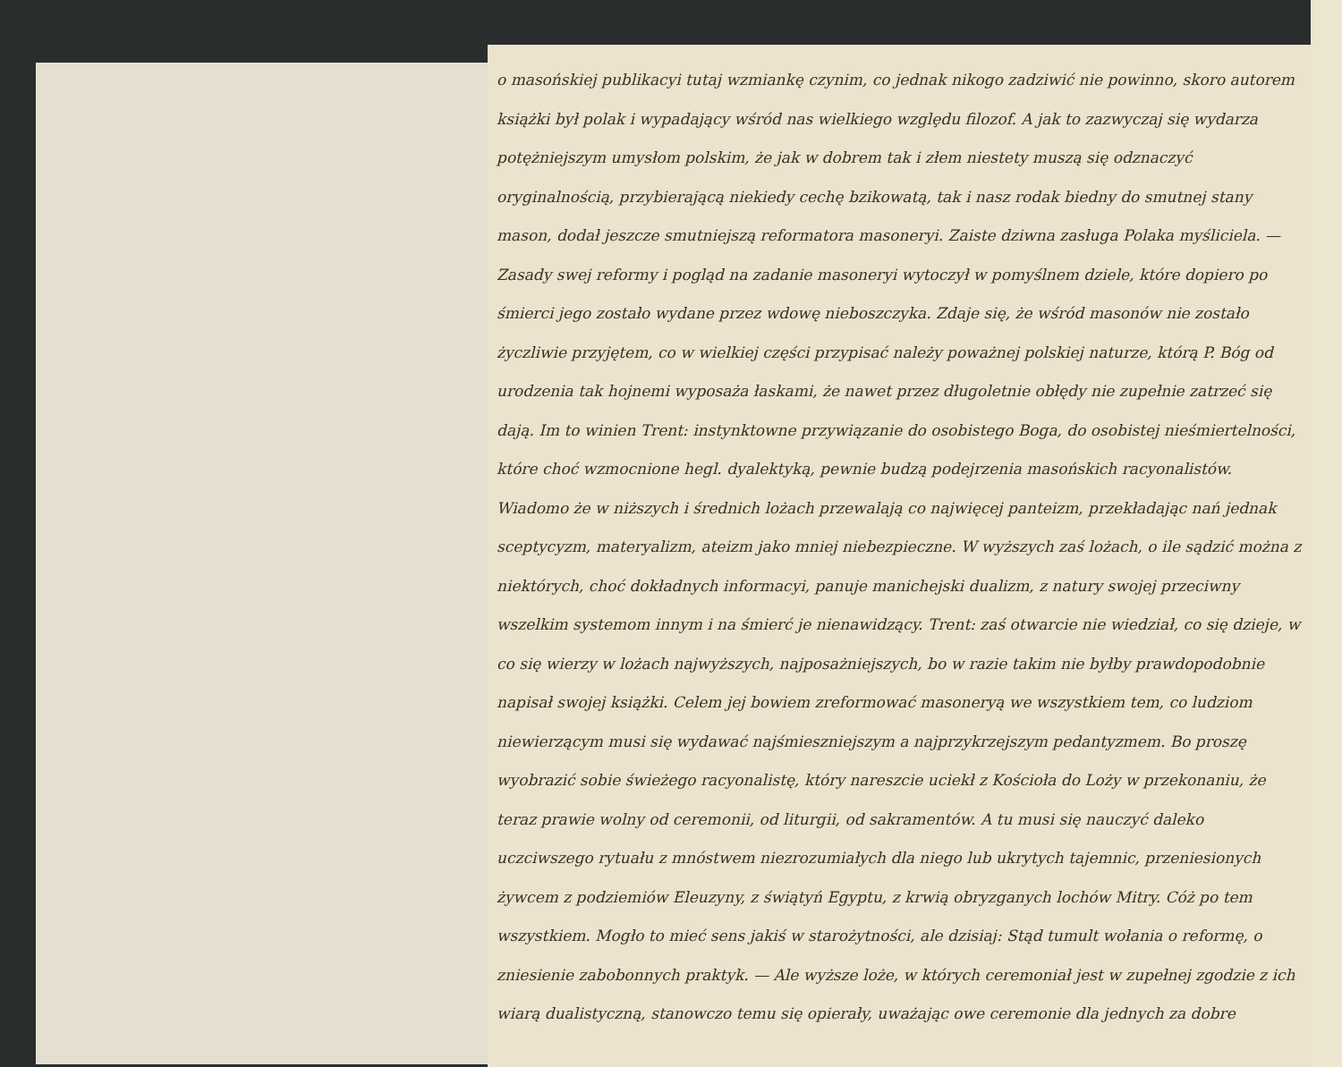o masońskiej publikacyi tutaj wzmiankę czynim, co jednak nikogo zadziwić nie powinno, skoro autorem książki był polak i wypadający wśród nas wielkiego wzglȩdu filozof. A jak to zazwyczaj się wydarza potężniejszym umysłom polskim, że jak w dobrem tak i złem niestety muszą się odznaczyć oryginalnością, przybierającą niekiedy cechę bzikowatą, tak i nasz rodak biedny do smutnej stany mason, dodał jeszcze smutniejszą reformatora masoneryi. Zaiste dziwna zasługa Polaka myśliciela. —
Zasady swej reformy i pogląd na zadanie masoneryi wytoczył w pomyślnem dziele, które dopiero po śmierci jego zostało wydane przez wdowę nieboszczyka. Zdaje się, że wśród masonów nie zostało życzliwie przyjętem, co w wielkiej części przypisać należy poważnej polskiej naturze, którą P. Bóg od urodzenia tak hojnemi wyposaża łaskami, że nawet przez długoletnie obłędy nie zupełnie zatrzeć się dają. Im to winien Trent: instynktowne przywiązanie do osobistego Boga, do osobistej nieśmiertelności, które choć wzmocnione hegl. dyalektyką, pewnie budzą podejrzenia masońskich racyonalistów. Wiadomo że w niższych i średnich lożach przewalają co najwięcej panteizm, przekładając nań jednak sceptycyzm, materyalizm, ateizm jako mniej niebezpieczne. W wyższych zaś lożach, o ile sądzić można z niektórych, choć dokładnych informacyi, panuje manichejski dualizm, z natury swojej przeciwny wszelkim systemom innym i na śmierć je nienawidzący. Trent: zaś otwarcie nie wiedział, co się dzieje, w co się wierzy w lożach najwyższych, najposażniejszych, bo w razie takim nie byłby prawdopodobnie napisał swojej książki. Celem jej bowiem zreformować masoneryą we wszystkiem tem, co ludziom niewierzącym musi się wydawać najśmieszniejszym a najprzykrzejszym pedantyzmem. Bo proszę wyobrazić sobie świeżego racyonalistę, który nareszcie uciekł z Kościoła do Loży w przekonaniu, że teraz prawie wolny od ceremonii, od liturgii, od sakramentów. A tu musi się nauczyć daleko uczciwszego rytuału z mnóstwem niezrozumiałych dla niego lub ukrytych tajemnic, przeniesionych żywcem z podziemiów Eleuzyny, z świątyń Egyptu, z krwią obryzganych lochów Mitry. Cóż po tem wszystkiem. Mogło to mieć sens jakiś w starożytności, ale dzisiaj: Stąd tumult wołania o reformę, o zniesienie zabobonnych praktyk. — Ale wyższe loże, w których ceremoniał jest w zupełnej zgodzie z ich wiarą dualistyczną, stanowczo temu się opierały, uważając owe ceremonie dla jednych za dobre